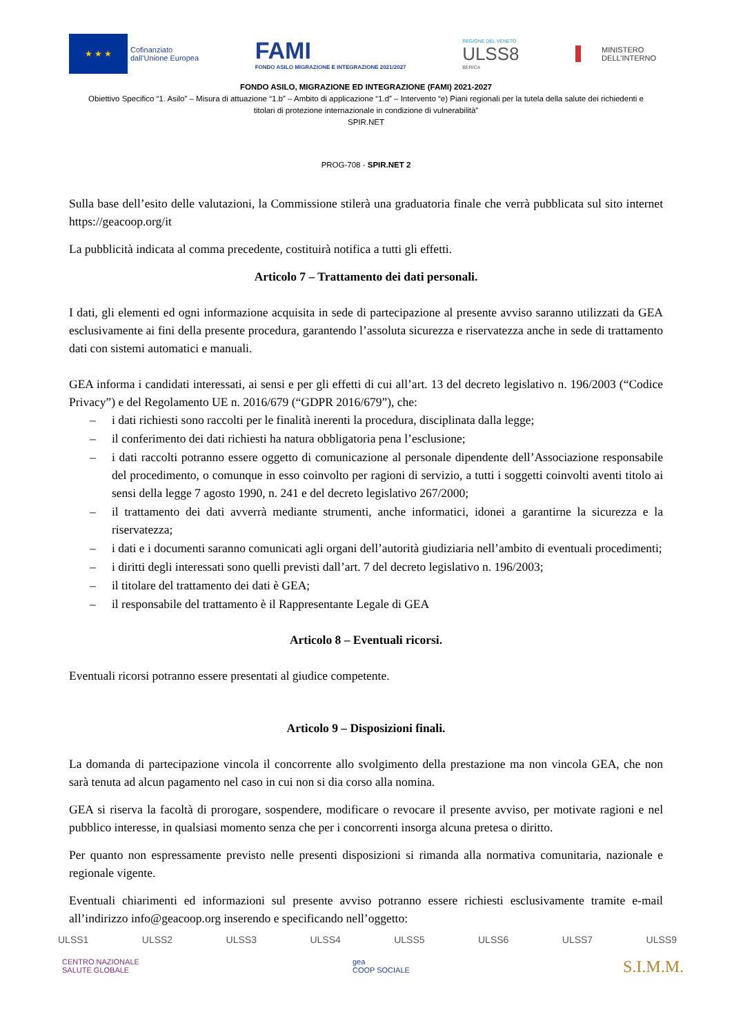★ ★ ★
Cofinanziato
dall’Unione Europea
FAMI
FONDO ASILO MIGRAZIONE E INTEGRAZIONE 2021/2027
REGIONE DEL VENETO
ULSS8
BERICA
MINISTERO
DELL’INTERNO
FONDO ASILO, MIGRAZIONE ED INTEGRAZIONE (FAMI) 2021-2027
Obiettivo Specifico “1. Asilo” – Misura di attuazione “1.b” – Ambito di applicazione “1.d” – Intervento “e) Piani regionali per la tutela della salute dei richiedenti e
titolari di protezione internazionale in condizione di vulnerabilità”
SPIR.NET
PROG-708 - SPIR.NET 2
Sulla base dell’esito delle valutazioni, la Commissione stilerà una graduatoria finale che verrà pubblicata sul sito internet https://geacoop.org/it
La pubblicità indicata al comma precedente, costituirà notifica a tutti gli effetti.
Articolo 7 – Trattamento dei dati personali.
I dati, gli elementi ed ogni informazione acquisita in sede di partecipazione al presente avviso saranno utilizzati da GEA esclusivamente ai fini della presente procedura, garantendo l’assoluta sicurezza e riservatezza anche in sede di trattamento dati con sistemi automatici e manuali.
GEA informa i candidati interessati, ai sensi e per gli effetti di cui all’art. 13 del decreto legislativo n. 196/2003 (“Codice Privacy”) e del Regolamento UE n. 2016/679 (“GDPR 2016/679”), che:
– i dati richiesti sono raccolti per le finalità inerenti la procedura, disciplinata dalla legge;
– il conferimento dei dati richiesti ha natura obbligatoria pena l’esclusione;
– i dati raccolti potranno essere oggetto di comunicazione al personale dipendente dell’Associazione responsabile del procedimento, o comunque in esso coinvolto per ragioni di servizio, a tutti i soggetti coinvolti aventi titolo ai sensi della legge 7 agosto 1990, n. 241 e del decreto legislativo 267/2000;
– il trattamento dei dati avverrà mediante strumenti, anche informatici, idonei a garantirne la sicurezza e la riservatezza;
– i dati e i documenti saranno comunicati agli organi dell’autorità giudiziaria nell’ambito di eventuali procedimenti;
– i diritti degli interessati sono quelli previsti dall’art. 7 del decreto legislativo n. 196/2003;
– il titolare del trattamento dei dati è GEA;
– il responsabile del trattamento è il Rappresentante Legale di GEA
Articolo 8 – Eventuali ricorsi.
Eventuali ricorsi potranno essere presentati al giudice competente.
Articolo 9 – Disposizioni finali.
La domanda di partecipazione vincola il concorrente allo svolgimento della prestazione ma non vincola GEA, che non sarà tenuta ad alcun pagamento nel caso in cui non si dia corso alla nomina.
GEA si riserva la facoltà di prorogare, sospendere, modificare o revocare il presente avviso, per motivate ragioni e nel pubblico interesse, in qualsiasi momento senza che per i concorrenti insorga alcuna pretesa o diritto.
Per quanto non espressamente previsto nelle presenti disposizioni si rimanda alla normativa comunitaria, nazionale e regionale vigente.
Eventuali chiarimenti ed informazioni sul presente avviso potranno essere richiesti esclusivamente tramite e-mail all’indirizzo info@geacoop.org inserendo e specificando nell’oggetto:
ULSS1 ULSS2 ULSS3 ULSS4 ULSS5 ULSS6 ULSS7 ULSS9
CENTRO NAZIONALE
SALUTE GLOBALE gea
COOP SOCIALE S.I.M.M.